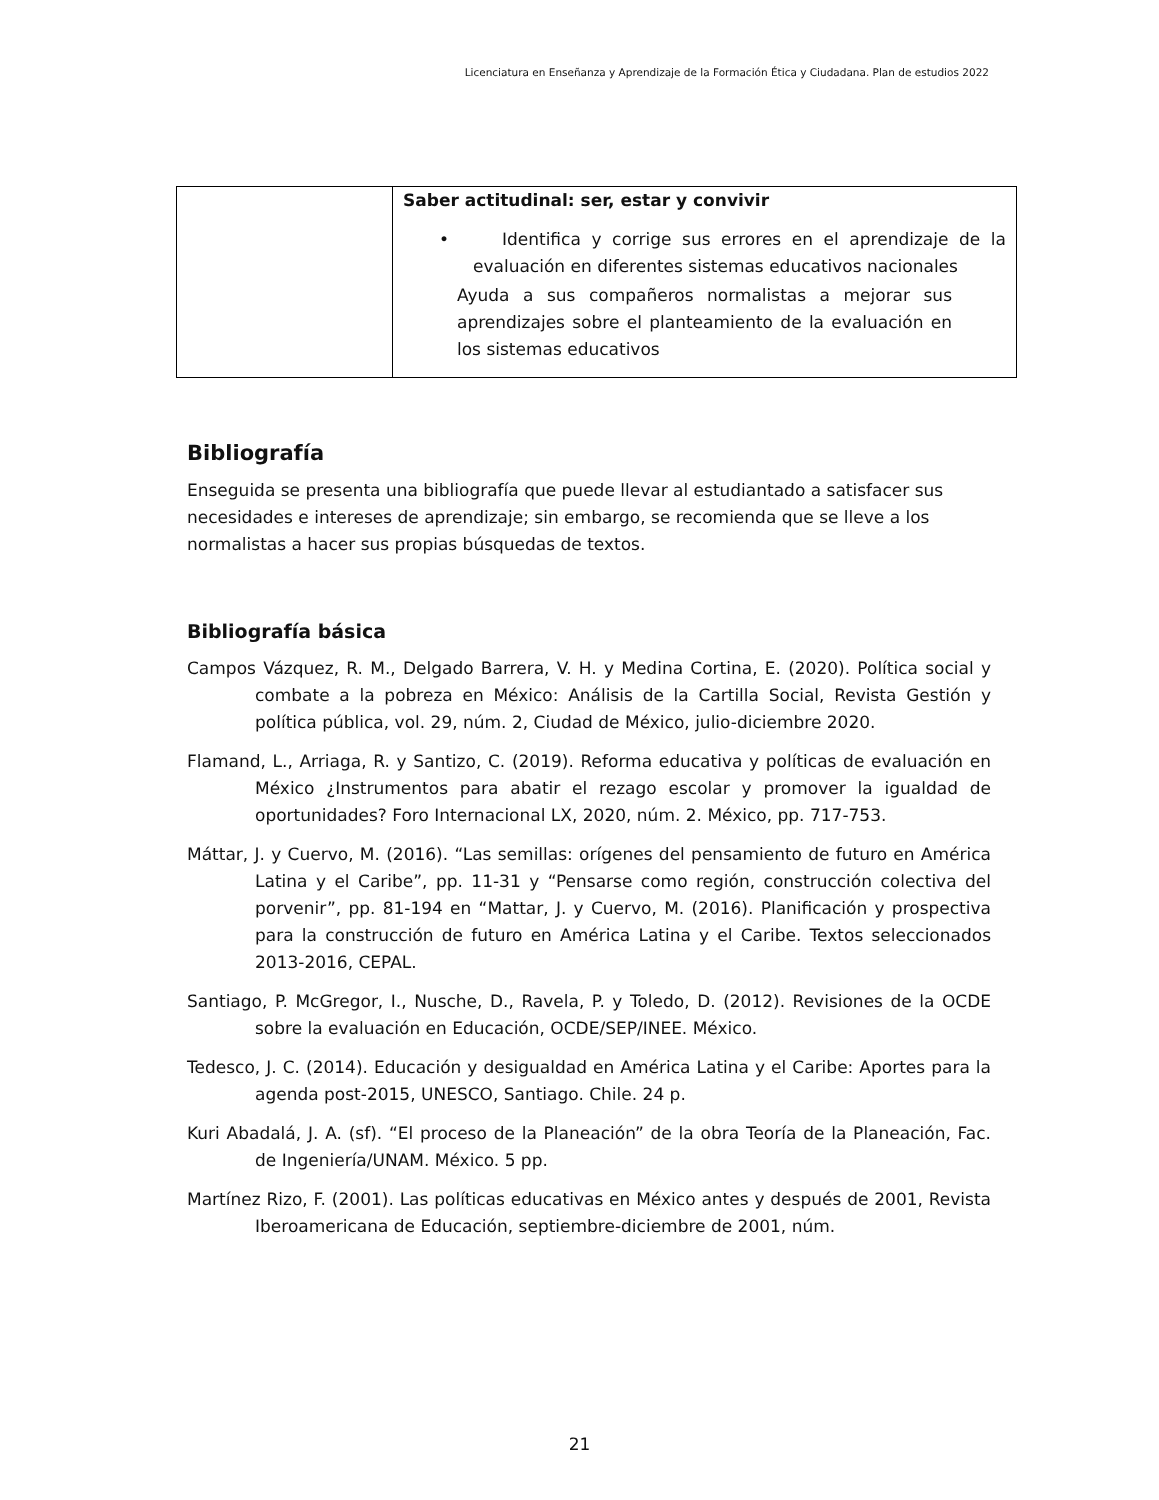Licenciatura en Enseñanza y Aprendizaje de la Formación Ética y Ciudadana. Plan de estudios 2022
| | Saber actitudinal: ser, estar y convivir • Identifica y corrige sus errores en el aprendizaje de la evaluación en diferentes sistemas educativos nacionales Ayuda a sus compañeros normalistas a mejorar sus aprendizajes sobre el planteamiento de la evaluación en los sistemas educativos |
Bibliografía
Enseguida se presenta una bibliografía que puede llevar al estudiantado a satisfacer sus necesidades e intereses de aprendizaje; sin embargo, se recomienda que se lleve a los normalistas a hacer sus propias búsquedas de textos.
Bibliografía básica
Campos Vázquez, R. M., Delgado Barrera, V. H. y Medina Cortina, E. (2020). Política social y combate a la pobreza en México: Análisis de la Cartilla Social, Revista Gestión y política pública, vol. 29, núm. 2, Ciudad de México, julio-diciembre 2020.
Flamand, L., Arriaga, R. y Santizo, C. (2019). Reforma educativa y políticas de evaluación en México ¿Instrumentos para abatir el rezago escolar y promover la igualdad de oportunidades? Foro Internacional LX, 2020, núm. 2. México, pp. 717-753.
Máttar, J. y Cuervo, M. (2016). “Las semillas: orígenes del pensamiento de futuro en América Latina y el Caribe”, pp. 11-31 y “Pensarse como región, construcción colectiva del porvenir”, pp. 81-194 en “Mattar, J. y Cuervo, M. (2016). Planificación y prospectiva para la construcción de futuro en América Latina y el Caribe. Textos seleccionados 2013-2016, CEPAL.
Santiago, P. McGregor, I., Nusche, D., Ravela, P. y Toledo, D. (2012). Revisiones de la OCDE sobre la evaluación en Educación, OCDE/SEP/INEE. México.
Tedesco, J. C. (2014). Educación y desigualdad en América Latina y el Caribe: Aportes para la agenda post-2015, UNESCO, Santiago. Chile. 24 p.
Kuri Abadalá, J. A. (sf). “El proceso de la Planeación” de la obra Teoría de la Planeación, Fac. de Ingeniería/UNAM. México. 5 pp.
Martínez Rizo, F. (2001). Las políticas educativas en México antes y después de 2001, Revista Iberoamericana de Educación, septiembre-diciembre de 2001, núm.
21